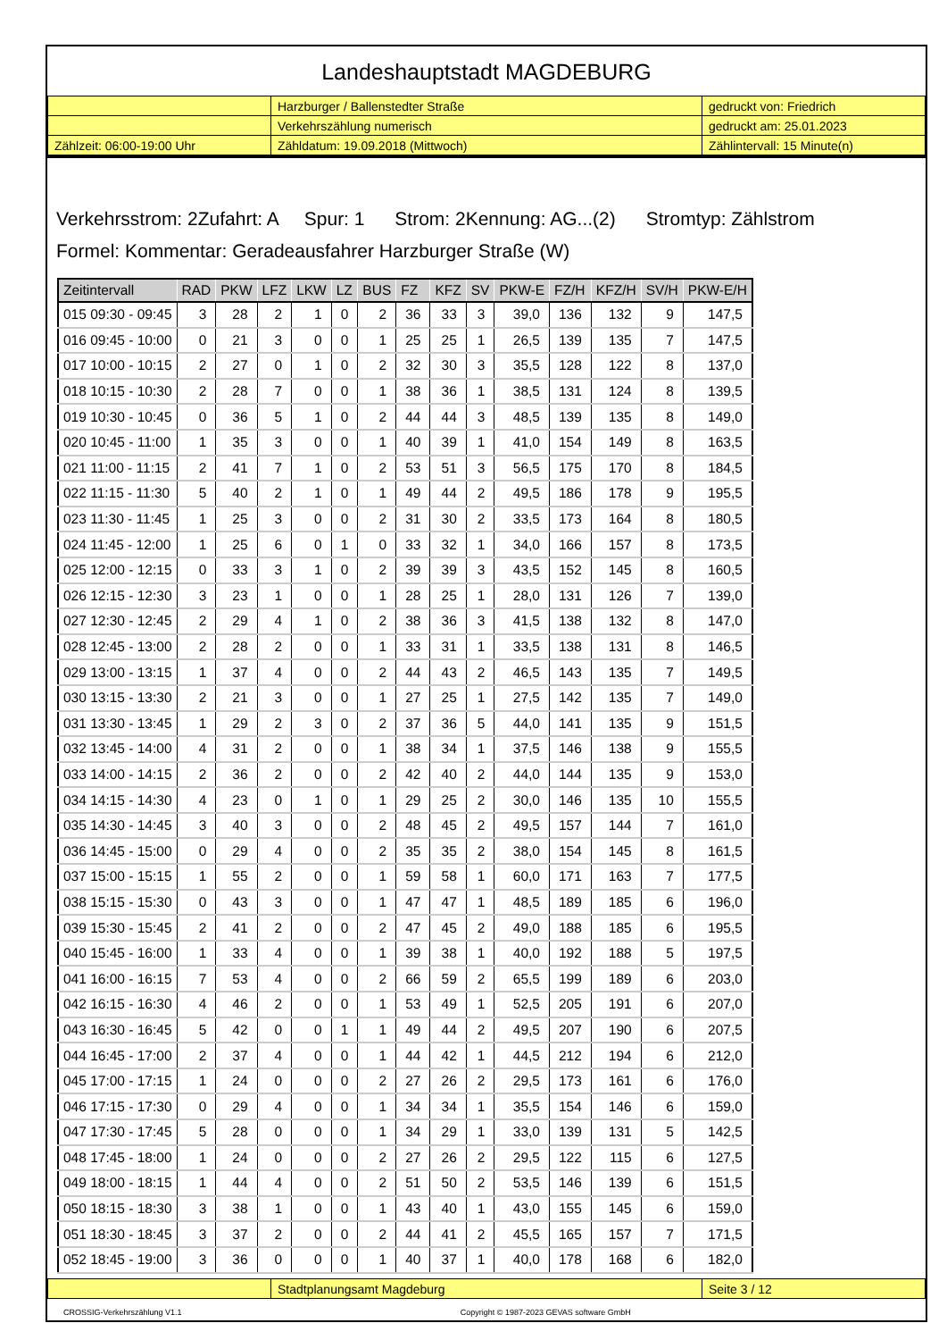Landeshauptstadt MAGDEBURG
| | Harzburger / Ballenstedter Straße | gedruckt von: Friedrich |
| | Verkehrszählung numerisch | gedruckt am: 25.01.2023 |
| Zählzeit: 06:00-19:00 Uhr | Zähldatum: 19.09.2018 (Mittwoch) | Zählintervall: 15 Minute(n) |
Verkehrsstrom: 2Zufahrt: A Spur: 1 Strom: 2Kennung: AG...(2) Stromtyp: Zählstrom
Formel: Kommentar: Geradeausfahrer Harzburger Straße (W)
| Zeitintervall | RAD | PKW | LFZ | LKW | LZ | BUS | FZ | KFZ | SV | PKW-E | FZ/H | KFZ/H | SV/H | PKW-E/H |
| --- | --- | --- | --- | --- | --- | --- | --- | --- | --- | --- | --- | --- | --- | --- |
| 015 09:30 - 09:45 | 3 | 28 | 2 | 1 | 0 | 2 | 36 | 33 | 3 | 39,0 | 136 | 132 | 9 | 147,5 |
| 016 09:45 - 10:00 | 0 | 21 | 3 | 0 | 0 | 1 | 25 | 25 | 1 | 26,5 | 139 | 135 | 7 | 147,5 |
| 017 10:00 - 10:15 | 2 | 27 | 0 | 1 | 0 | 2 | 32 | 30 | 3 | 35,5 | 128 | 122 | 8 | 137,0 |
| 018 10:15 - 10:30 | 2 | 28 | 7 | 0 | 0 | 1 | 38 | 36 | 1 | 38,5 | 131 | 124 | 8 | 139,5 |
| 019 10:30 - 10:45 | 0 | 36 | 5 | 1 | 0 | 2 | 44 | 44 | 3 | 48,5 | 139 | 135 | 8 | 149,0 |
| 020 10:45 - 11:00 | 1 | 35 | 3 | 0 | 0 | 1 | 40 | 39 | 1 | 41,0 | 154 | 149 | 8 | 163,5 |
| 021 11:00 - 11:15 | 2 | 41 | 7 | 1 | 0 | 2 | 53 | 51 | 3 | 56,5 | 175 | 170 | 8 | 184,5 |
| 022 11:15 - 11:30 | 5 | 40 | 2 | 1 | 0 | 1 | 49 | 44 | 2 | 49,5 | 186 | 178 | 9 | 195,5 |
| 023 11:30 - 11:45 | 1 | 25 | 3 | 0 | 0 | 2 | 31 | 30 | 2 | 33,5 | 173 | 164 | 8 | 180,5 |
| 024 11:45 - 12:00 | 1 | 25 | 6 | 0 | 1 | 0 | 33 | 32 | 1 | 34,0 | 166 | 157 | 8 | 173,5 |
| 025 12:00 - 12:15 | 0 | 33 | 3 | 1 | 0 | 2 | 39 | 39 | 3 | 43,5 | 152 | 145 | 8 | 160,5 |
| 026 12:15 - 12:30 | 3 | 23 | 1 | 0 | 0 | 1 | 28 | 25 | 1 | 28,0 | 131 | 126 | 7 | 139,0 |
| 027 12:30 - 12:45 | 2 | 29 | 4 | 1 | 0 | 2 | 38 | 36 | 3 | 41,5 | 138 | 132 | 8 | 147,0 |
| 028 12:45 - 13:00 | 2 | 28 | 2 | 0 | 0 | 1 | 33 | 31 | 1 | 33,5 | 138 | 131 | 8 | 146,5 |
| 029 13:00 - 13:15 | 1 | 37 | 4 | 0 | 0 | 2 | 44 | 43 | 2 | 46,5 | 143 | 135 | 7 | 149,5 |
| 030 13:15 - 13:30 | 2 | 21 | 3 | 0 | 0 | 1 | 27 | 25 | 1 | 27,5 | 142 | 135 | 7 | 149,0 |
| 031 13:30 - 13:45 | 1 | 29 | 2 | 3 | 0 | 2 | 37 | 36 | 5 | 44,0 | 141 | 135 | 9 | 151,5 |
| 032 13:45 - 14:00 | 4 | 31 | 2 | 0 | 0 | 1 | 38 | 34 | 1 | 37,5 | 146 | 138 | 9 | 155,5 |
| 033 14:00 - 14:15 | 2 | 36 | 2 | 0 | 0 | 2 | 42 | 40 | 2 | 44,0 | 144 | 135 | 9 | 153,0 |
| 034 14:15 - 14:30 | 4 | 23 | 0 | 1 | 0 | 1 | 29 | 25 | 2 | 30,0 | 146 | 135 | 10 | 155,5 |
| 035 14:30 - 14:45 | 3 | 40 | 3 | 0 | 0 | 2 | 48 | 45 | 2 | 49,5 | 157 | 144 | 7 | 161,0 |
| 036 14:45 - 15:00 | 0 | 29 | 4 | 0 | 0 | 2 | 35 | 35 | 2 | 38,0 | 154 | 145 | 8 | 161,5 |
| 037 15:00 - 15:15 | 1 | 55 | 2 | 0 | 0 | 1 | 59 | 58 | 1 | 60,0 | 171 | 163 | 7 | 177,5 |
| 038 15:15 - 15:30 | 0 | 43 | 3 | 0 | 0 | 1 | 47 | 47 | 1 | 48,5 | 189 | 185 | 6 | 196,0 |
| 039 15:30 - 15:45 | 2 | 41 | 2 | 0 | 0 | 2 | 47 | 45 | 2 | 49,0 | 188 | 185 | 6 | 195,5 |
| 040 15:45 - 16:00 | 1 | 33 | 4 | 0 | 0 | 1 | 39 | 38 | 1 | 40,0 | 192 | 188 | 5 | 197,5 |
| 041 16:00 - 16:15 | 7 | 53 | 4 | 0 | 0 | 2 | 66 | 59 | 2 | 65,5 | 199 | 189 | 6 | 203,0 |
| 042 16:15 - 16:30 | 4 | 46 | 2 | 0 | 0 | 1 | 53 | 49 | 1 | 52,5 | 205 | 191 | 6 | 207,0 |
| 043 16:30 - 16:45 | 5 | 42 | 0 | 0 | 1 | 1 | 49 | 44 | 2 | 49,5 | 207 | 190 | 6 | 207,5 |
| 044 16:45 - 17:00 | 2 | 37 | 4 | 0 | 0 | 1 | 44 | 42 | 1 | 44,5 | 212 | 194 | 6 | 212,0 |
| 045 17:00 - 17:15 | 1 | 24 | 0 | 0 | 0 | 2 | 27 | 26 | 2 | 29,5 | 173 | 161 | 6 | 176,0 |
| 046 17:15 - 17:30 | 0 | 29 | 4 | 0 | 0 | 1 | 34 | 34 | 1 | 35,5 | 154 | 146 | 6 | 159,0 |
| 047 17:30 - 17:45 | 5 | 28 | 0 | 0 | 0 | 1 | 34 | 29 | 1 | 33,0 | 139 | 131 | 5 | 142,5 |
| 048 17:45 - 18:00 | 1 | 24 | 0 | 0 | 0 | 2 | 27 | 26 | 2 | 29,5 | 122 | 115 | 6 | 127,5 |
| 049 18:00 - 18:15 | 1 | 44 | 4 | 0 | 0 | 2 | 51 | 50 | 2 | 53,5 | 146 | 139 | 6 | 151,5 |
| 050 18:15 - 18:30 | 3 | 38 | 1 | 0 | 0 | 1 | 43 | 40 | 1 | 43,0 | 155 | 145 | 6 | 159,0 |
| 051 18:30 - 18:45 | 3 | 37 | 2 | 0 | 0 | 2 | 44 | 41 | 2 | 45,5 | 165 | 157 | 7 | 171,5 |
| 052 18:45 - 19:00 | 3 | 36 | 0 | 0 | 0 | 1 | 40 | 37 | 1 | 40,0 | 178 | 168 | 6 | 182,0 |
| | Stadtplanungsamt Magdeburg | Seite 3 / 12 |
CROSSIG-Verkehrszählung V1.1 Copyright © 1987-2023 GEVAS software GmbH